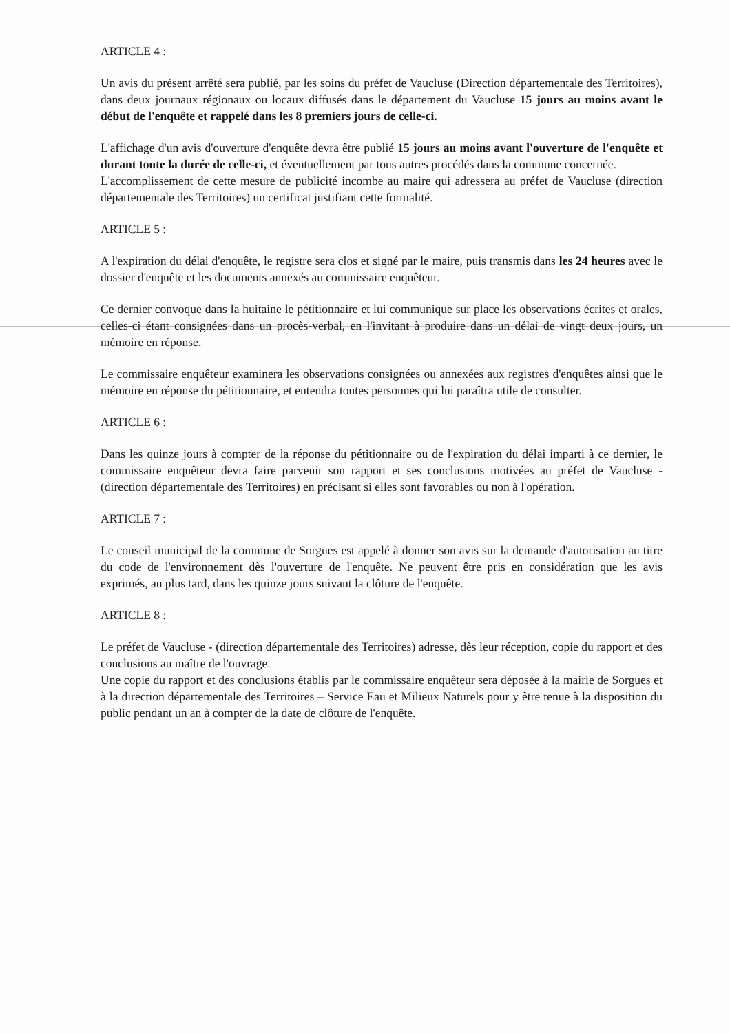ARTICLE 4 :
Un avis du présent arrêté sera publié, par les soins du préfet de Vaucluse (Direction départementale des Territoires), dans deux journaux régionaux ou locaux diffusés dans le département du Vaucluse 15 jours au moins avant le début de l'enquête et rappelé dans les 8 premiers jours de celle-ci.
L'affichage d'un avis d'ouverture d'enquête devra être publié 15 jours au moins avant l'ouverture de l'enquête et durant toute la durée de celle-ci, et éventuellement par tous autres procédés dans la commune concernée.
L'accomplissement de cette mesure de publicité incombe au maire qui adressera au préfet de Vaucluse (direction départementale des Territoires) un certificat justifiant cette formalité.
ARTICLE 5 :
A l'expiration du délai d'enquête, le registre sera clos et signé par le maire, puis transmis dans les 24 heures avec le dossier d'enquête et les documents annexés au commissaire enquêteur.
Ce dernier convoque dans la huitaine le pétitionnaire et lui communique sur place les observations écrites et orales, celles-ci étant consignées dans un procès-verbal, en l'invitant à produire dans un délai de vingt deux jours, un mémoire en réponse.
Le commissaire enquêteur examinera les observations consignées ou annexées aux registres d'enquêtes ainsi que le mémoire en réponse du pétitionnaire, et entendra toutes personnes qui lui paraîtra utile de consulter.
ARTICLE 6 :
Dans les quinze jours à compter de la réponse du pétitionnaire ou de l'expiration du délai imparti à ce dernier, le commissaire enquêteur devra faire parvenir son rapport et ses conclusions motivées au préfet de Vaucluse - (direction départementale des Territoires) en précisant si elles sont favorables ou non à l'opération.
ARTICLE 7 :
Le conseil municipal de la commune de Sorgues est appelé à donner son avis sur la demande d'autorisation au titre du code de l'environnement dès l'ouverture de l'enquête. Ne peuvent être pris en considération que les avis exprimés, au plus tard, dans les quinze jours suivant la clôture de l'enquête.
ARTICLE 8 :
Le préfet de Vaucluse - (direction départementale des Territoires) adresse, dès leur réception, copie du rapport et des conclusions au maître de l'ouvrage.
Une copie du rapport et des conclusions établis par le commissaire enquêteur sera déposée à la mairie de Sorgues et à la direction départementale des Territoires – Service Eau et Milieux Naturels pour y être tenue à la disposition du public pendant un an à compter de la date de clôture de l'enquête.